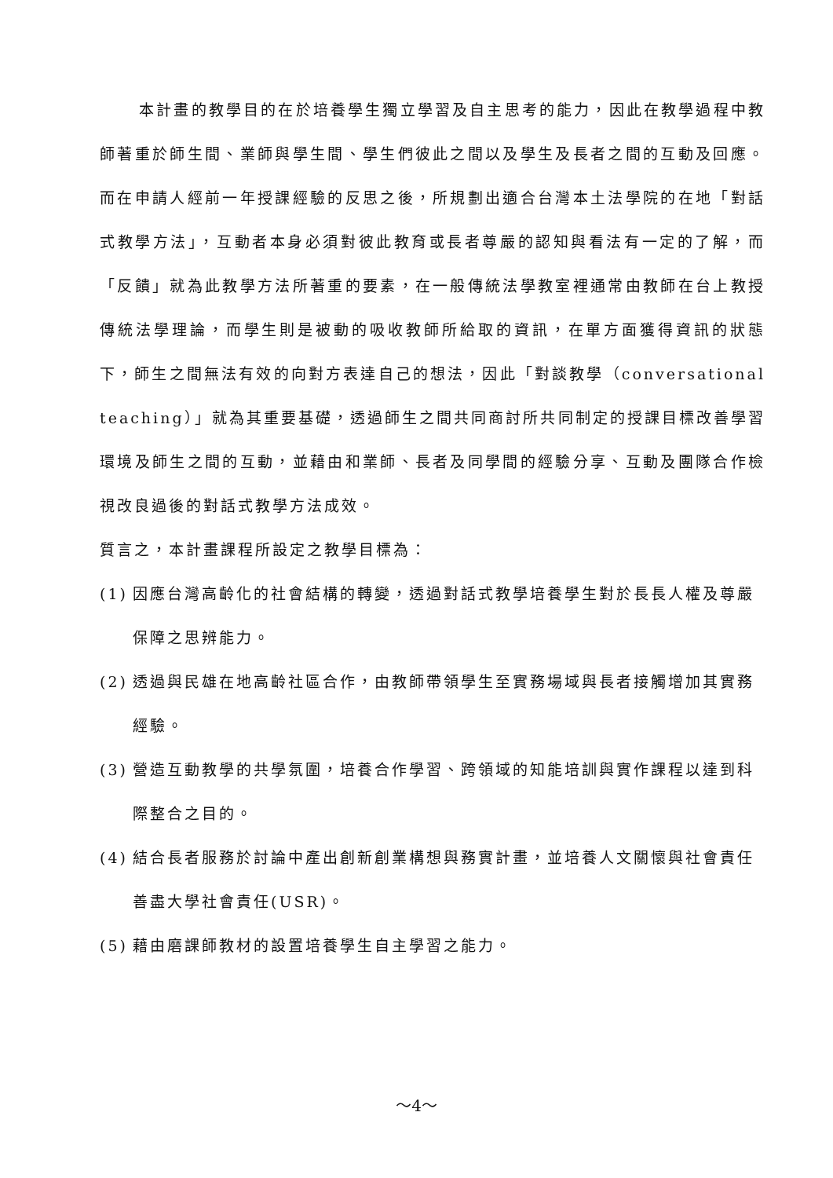本計畫的教學目的在於培養學生獨立學習及自主思考的能力，因此在教學過程中教師著重於師生間、業師與學生間、學生們彼此之間以及學生及長者之間的互動及回應。而在申請人經前一年授課經驗的反思之後，所規劃出適合台灣本土法學院的在地「對話式教學方法」，互動者本身必須對彼此教育或長者尊嚴的認知與看法有一定的了解，而「反饋」就為此教學方法所著重的要素，在一般傳統法學教室裡通常由教師在台上教授傳統法學理論，而學生則是被動的吸收教師所給取的資訊，在單方面獲得資訊的狀態下，師生之間無法有效的向對方表達自己的想法，因此「對談教學（conversational teaching）」就為其重要基礎，透過師生之間共同商討所共同制定的授課目標改善學習環境及師生之間的互動，並藉由和業師、長者及同學間的經驗分享、互動及團隊合作檢視改良過後的對話式教學方法成效。
質言之，本計畫課程所設定之教學目標為：
(1) 因應台灣高齡化的社會結構的轉變，透過對話式教學培養學生對於長長人權及尊嚴保障之思辨能力。
(2) 透過與民雄在地高齡社區合作，由教師帶領學生至實務場域與長者接觸增加其實務經驗。
(3) 營造互動教學的共學氛圍，培養合作學習、跨領域的知能培訓與實作課程以達到科際整合之目的。
(4) 結合長者服務於討論中產出創新創業構想與務實計畫，並培養人文關懷與社會責任善盡大學社會責任(USR)。
(5) 藉由磨課師教材的設置培養學生自主學習之能力。
～4～